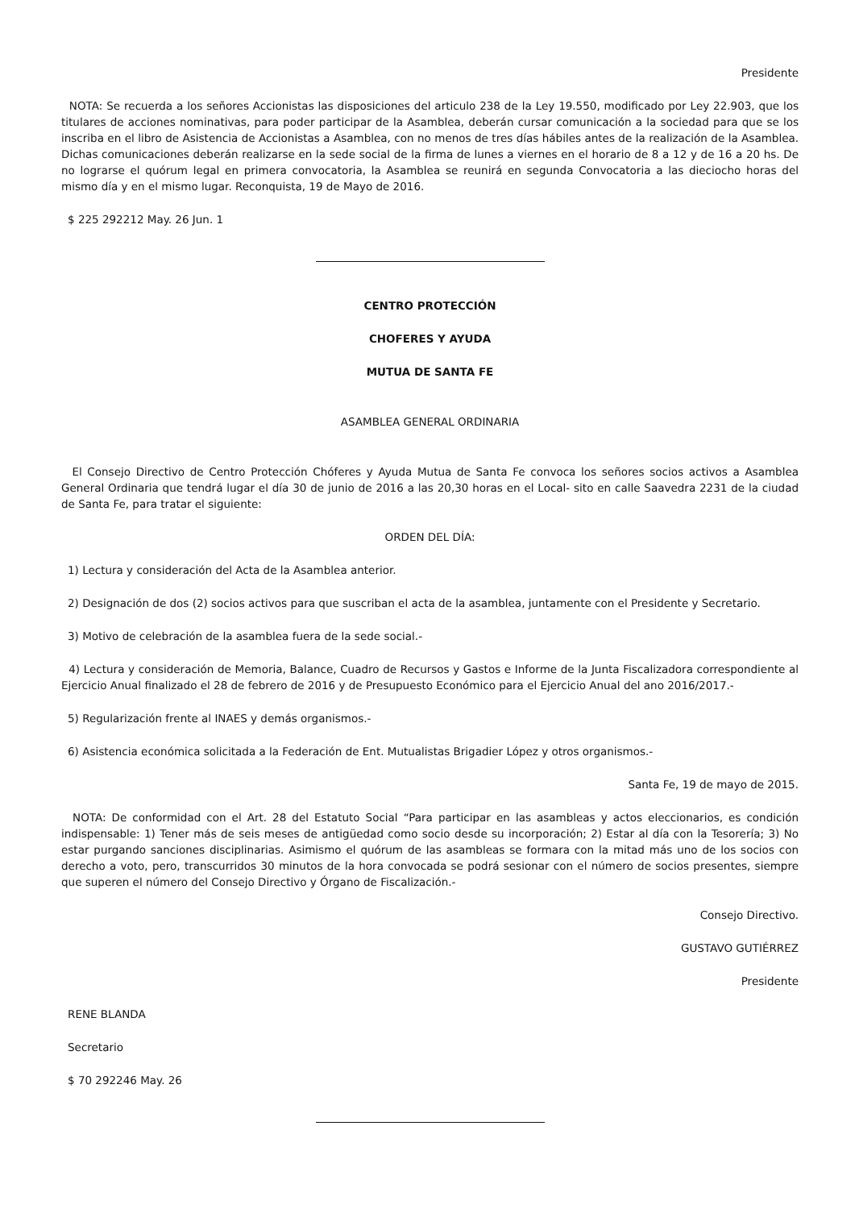Presidente
NOTA: Se recuerda a los señores Accionistas las disposiciones del articulo 238 de la Ley 19.550, modificado por Ley 22.903, que los titulares de acciones nominativas, para poder participar de la Asamblea, deberán cursar comunicación a la sociedad para que se los inscriba en el libro de Asistencia de Accionistas a Asamblea, con no menos de tres días hábiles antes de la realización de la Asamblea. Dichas comunicaciones deberán realizarse en la sede social de la firma de lunes a viernes en el horario de 8 a 12 y de 16 a 20 hs. De no lograrse el quórum legal en primera convocatoria, la Asamblea se reunirá en segunda Convocatoria a las dieciocho horas del mismo día y en el mismo lugar. Reconquista, 19 de Mayo de 2016.
$ 225 292212 May. 26 Jun. 1
CENTRO PROTECCIÓN
CHOFERES Y AYUDA
MUTUA DE SANTA FE
ASAMBLEA GENERAL ORDINARIA
El Consejo Directivo de Centro Protección Chóferes y Ayuda Mutua de Santa Fe convoca los señores socios activos a Asamblea General Ordinaria que tendrá lugar el día 30 de junio de 2016 a las 20,30 horas en el Local- sito en calle Saavedra 2231 de la ciudad de Santa Fe, para tratar el siguiente:
ORDEN DEL DÍA:
1) Lectura y consideración del Acta de la Asamblea anterior.
2) Designación de dos (2) socios activos para que suscriban el acta de la asamblea, juntamente con el Presidente y Secretario.
3) Motivo de celebración de la asamblea fuera de la sede social.-
4) Lectura y consideración de Memoria, Balance, Cuadro de Recursos y Gastos e Informe de la Junta Fiscalizadora correspondiente al Ejercicio Anual finalizado el 28 de febrero de 2016 y de Presupuesto Económico para el Ejercicio Anual del ano 2016/2017.-
5) Regularización frente al INAES y demás organismos.-
6) Asistencia económica solicitada a la Federación de Ent. Mutualistas Brigadier López y otros organismos.-
Santa Fe, 19 de mayo de 2015.
NOTA: De conformidad con el Art. 28 del Estatuto Social “Para participar en las asambleas y actos eleccionarios, es condición indispensable: 1) Tener más de seis meses de antigüedad como socio desde su incorporación; 2) Estar al día con la Tesorería; 3) No estar purgando sanciones disciplinarias. Asimismo el quórum de las asambleas se formara con la mitad más uno de los socios con derecho a voto, pero, transcurridos 30 minutos de la hora convocada se podrá sesionar con el número de socios presentes, siempre que superen el número del Consejo Directivo y Órgano de Fiscalización.-
Consejo Directivo.
GUSTAVO GUTIÉRREZ
Presidente
RENE BLANDA
Secretario
$ 70 292246 May. 26